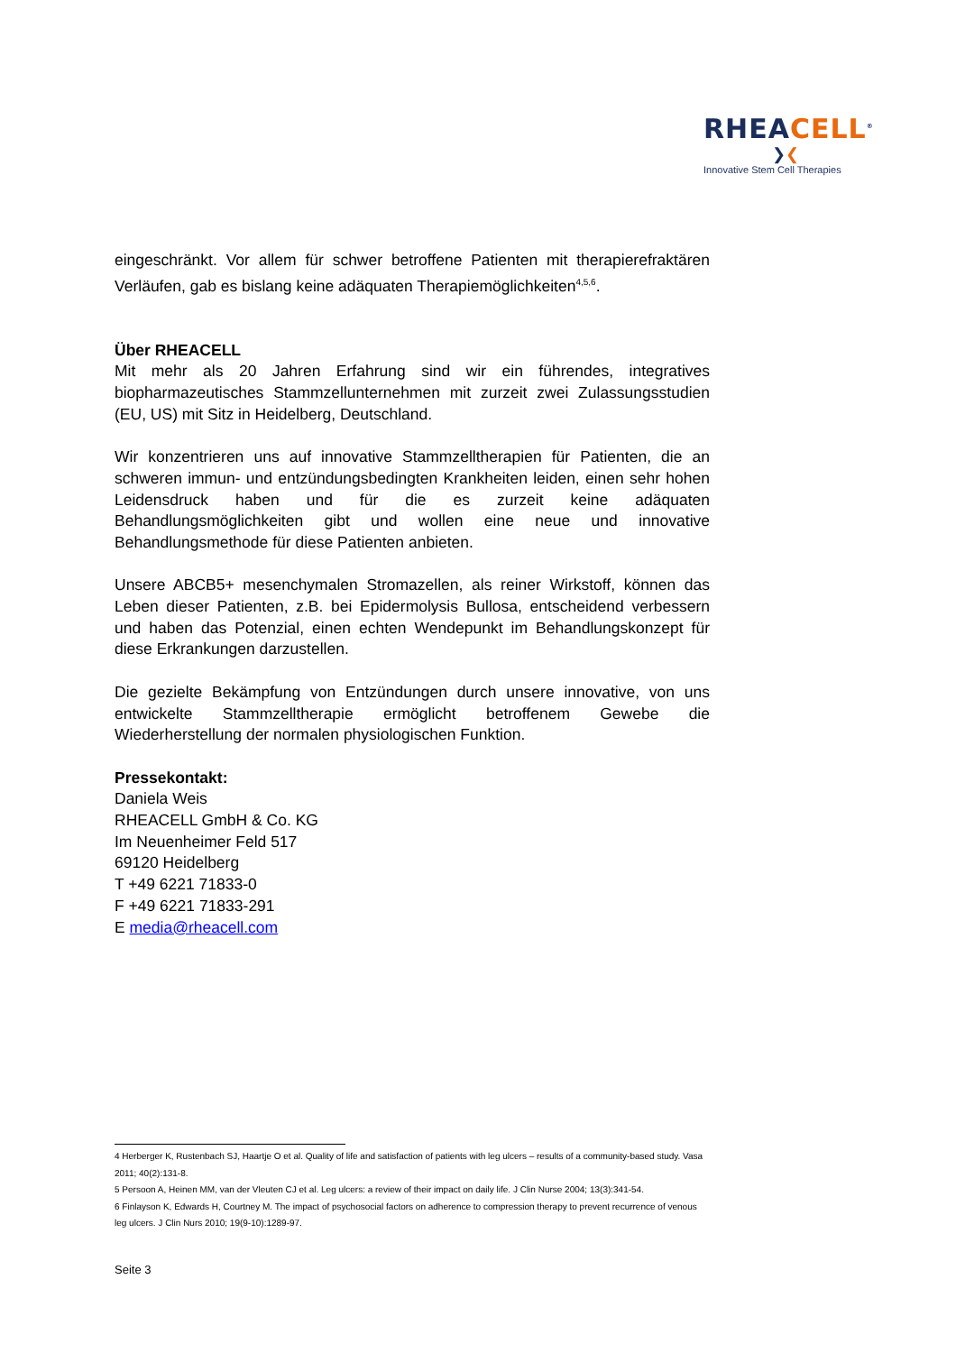RHEACELL<sup>®</sup>
❯❮
Innovative Stem Cell Therapies
eingeschränkt. Vor allem für schwer betroffene Patienten mit therapierefraktären Verläufen, gab es bislang keine adäquaten Therapiemöglichkeiten<sup>4,5,6</sup>.
Über RHEACELL
Mit mehr als 20 Jahren Erfahrung sind wir ein führendes, integratives biopharmazeutisches Stammzellunternehmen mit zurzeit zwei Zulassungsstudien (EU, US) mit Sitz in Heidelberg, Deutschland.
Wir konzentrieren uns auf innovative Stammzelltherapien für Patienten, die an schweren immun- und entzündungsbedingten Krankheiten leiden, einen sehr hohen Leidensdruck haben und für die es zurzeit keine adäquaten Behandlungsmöglichkeiten gibt und wollen eine neue und innovative Behandlungsmethode für diese Patienten anbieten.
Unsere ABCB5+ mesenchymalen Stromazellen, als reiner Wirkstoff, können das Leben dieser Patienten, z.B. bei Epidermolysis Bullosa, entscheidend verbessern und haben das Potenzial, einen echten Wendepunkt im Behandlungskonzept für diese Erkrankungen darzustellen.
Die gezielte Bekämpfung von Entzündungen durch unsere innovative, von uns entwickelte Stammzelltherapie ermöglicht betroffenem Gewebe die Wiederherstellung der normalen physiologischen Funktion.
Pressekontakt:
Daniela Weis
RHEACELL GmbH & Co. KG
Im Neuenheimer Feld 517
69120 Heidelberg
T +49 6221 71833-0
F +49 6221 71833-291
E media@rheacell.com
4 Herberger K, Rustenbach SJ, Haartje O et al. Quality of life and satisfaction of patients with leg ulcers – results of a community-based study. Vasa 2011; 40(2):131-8.
5 Persoon A, Heinen MM, van der Vleuten CJ et al. Leg ulcers: a review of their impact on daily life. J Clin Nurse 2004; 13(3):341-54.
6 Finlayson K, Edwards H, Courtney M. The impact of psychosocial factors on adherence to compression therapy to prevent recurrence of venous leg ulcers. J Clin Nurs 2010; 19(9-10):1289-97.
Seite 3